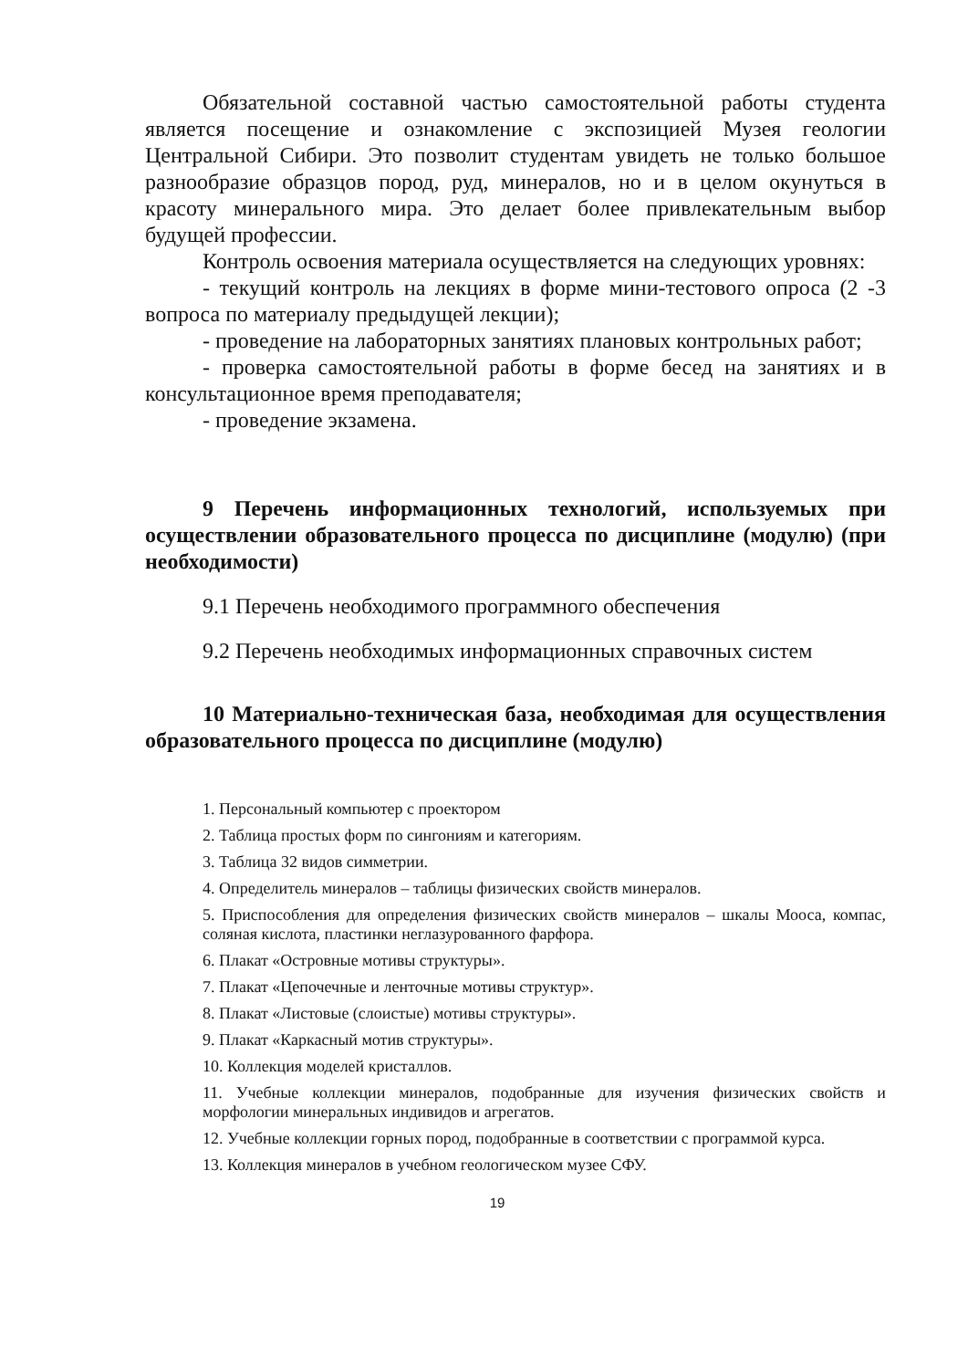Обязательной составной частью самостоятельной работы студента является посещение и ознакомление с экспозицией Музея геологии Центральной Сибири. Это позволит студентам увидеть не только большое разнообразие образцов пород, руд, минералов, но и в целом окунуться в красоту минерального мира. Это делает более привлекательным выбор будущей профессии.
Контроль освоения материала осуществляется на следующих уровнях:
- текущий контроль на лекциях в форме мини-тестового опроса (2 -3 вопроса по материалу предыдущей лекции);
- проведение на лабораторных занятиях плановых контрольных работ;
- проверка самостоятельной работы в форме бесед на занятиях и в консультационное время преподавателя;
- проведение экзамена.
9 Перечень информационных технологий, используемых при осуществлении образовательного процесса по дисциплине (модулю) (при необходимости)
9.1 Перечень необходимого программного обеспечения
9.2 Перечень необходимых информационных справочных систем
10 Материально-техническая база, необходимая для осуществления образовательного процесса по дисциплине (модулю)
1. Персональный компьютер с проектором
2. Таблица простых форм по сингониям и категориям.
3. Таблица 32 видов симметрии.
4. Определитель минералов – таблицы физических свойств минералов.
5. Приспособления для определения физических свойств минералов – шкалы Мооса, компас, соляная кислота, пластинки неглазурованного фарфора.
6. Плакат «Островные мотивы структуры».
7. Плакат «Цепочечные и ленточные мотивы структур».
8. Плакат «Листовые (слоистые) мотивы структуры».
9. Плакат «Каркасный мотив структуры».
10. Коллекция моделей кристаллов.
11. Учебные коллекции минералов, подобранные для изучения физических свойств и морфологии минеральных индивидов и агрегатов.
12. Учебные коллекции горных пород, подобранные в соответствии с программой курса.
13. Коллекция минералов в учебном геологическом музее СФУ.
19